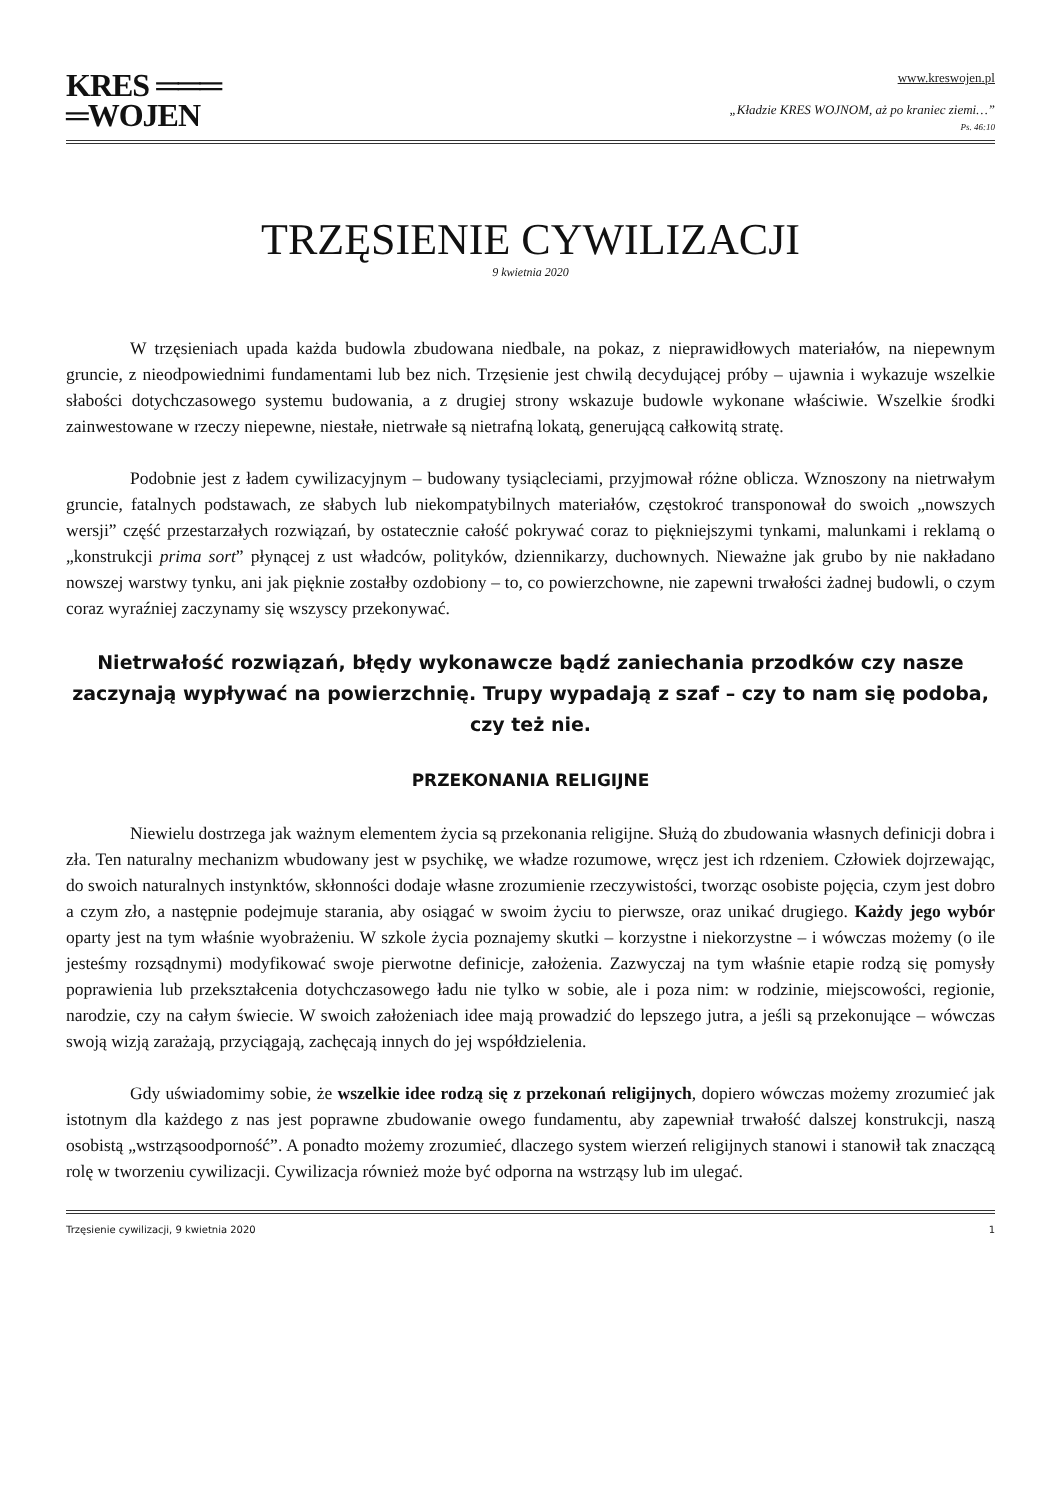KRES ═══
═WOJEN
www.kreswojen.pl
„Kładzie KRES WOJNOM, aż po kraniec ziemi…”
Ps. 46:10
TRZĘSIENIE CYWILIZACJI
9 kwietnia 2020
W trzęsieniach upada każda budowla zbudowana niedbale, na pokaz, z nieprawidłowych materiałów, na niepewnym gruncie, z nieodpowiednimi fundamentami lub bez nich. Trzęsienie jest chwilą decydującej próby – ujawnia i wykazuje wszelkie słabości dotychczasowego systemu budowania, a z drugiej strony wskazuje budowle wykonane właściwie. Wszelkie środki zainwestowane w rzeczy niepewne, niestałe, nietrwałe są nietrafną lokatą, generującą całkowitą stratę.
Podobnie jest z ładem cywilizacyjnym – budowany tysiącleciami, przyjmował różne oblicza. Wznoszony na nietrwałym gruncie, fatalnych podstawach, ze słabych lub niekompatybilnych materiałów, częstokroć transponował do swoich „nowszych wersji” część przestarzałych rozwiązań, by ostatecznie całość pokrywać coraz to piękniejszymi tynkami, malunkami i reklamą o „konstrukcji prima sort” płynącej z ust władców, polityków, dziennikarzy, duchownych. Nieważne jak grubo by nie nakładano nowszej warstwy tynku, ani jak pięknie zostałby ozdobiony – to, co powierzchowne, nie zapewni trwałości żadnej budowli, o czym coraz wyraźniej zaczynamy się wszyscy przekonywać.
Nietrwałość rozwiązań, błędy wykonawcze bądź zaniechania przodków czy nasze zaczynają wypływać na powierzchnię. Trupy wypadają z szaf – czy to nam się podoba, czy też nie.
PRZEKONANIA RELIGIJNE
Niewielu dostrzega jak ważnym elementem życia są przekonania religijne. Służą do zbudowania własnych definicji dobra i zła. Ten naturalny mechanizm wbudowany jest w psychikę, we władze rozumowe, wręcz jest ich rdzeniem. Człowiek dojrzewając, do swoich naturalnych instynktów, skłonności dodaje własne zrozumienie rzeczywistości, tworząc osobiste pojęcia, czym jest dobro a czym zło, a następnie podejmuje starania, aby osiągać w swoim życiu to pierwsze, oraz unikać drugiego. Każdy jego wybór oparty jest na tym właśnie wyobrażeniu. W szkole życia poznajemy skutki – korzystne i niekorzystne – i wówczas możemy (o ile jesteśmy rozsądnymi) modyfikować swoje pierwotne definicje, założenia. Zazwyczaj na tym właśnie etapie rodzą się pomysły poprawienia lub przekształcenia dotychczasowego ładu nie tylko w sobie, ale i poza nim: w rodzinie, miejscowości, regionie, narodzie, czy na całym świecie. W swoich założeniach idee mają prowadzić do lepszego jutra, a jeśli są przekonujące – wówczas swoją wizją zarażają, przyciągają, zachęcają innych do jej współdzielenia.
Gdy uświadomimy sobie, że wszelkie idee rodzą się z przekonań religijnych, dopiero wówczas możemy zrozumieć jak istotnym dla każdego z nas jest poprawne zbudowanie owego fundamentu, aby zapewniał trwałość dalszej konstrukcji, naszą osobistą „wstrząsoodporność”. A ponadto możemy zrozumieć, dlaczego system wierzeń religijnych stanowi i stanowił tak znaczącą rolę w tworzeniu cywilizacji. Cywilizacja również może być odporna na wstrząsy lub im ulegać.
Trzęsienie cywilizacji, 9 kwietnia 2020 1